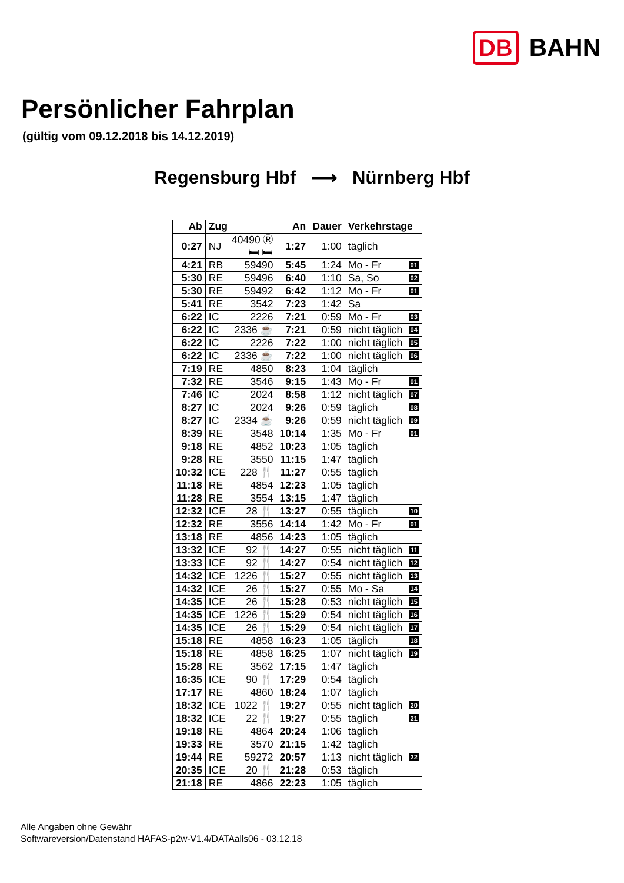DB BAHN
Persönlicher Fahrplan
(gültig vom 09.12.2018 bis 14.12.2019)
Regensburg Hbf ⟶ Nürnberg Hbf
| Ab | Zug | | An | Dauer | Verkehrstage |
| --- | --- | --- | --- | --- | --- |
| 0:27 | NJ | 40490 Ⓡ 🛏 🛏 | 1:27 | 1:00 | täglich |
| 4:21 | RB | 59490 | 5:45 | 1:24 | Mo - Fr 01 |
| 5:30 | RE | 59496 | 6:40 | 1:10 | Sa, So 02 |
| 5:30 | RE | 59492 | 6:42 | 1:12 | Mo - Fr 01 |
| 5:41 | RE | 3542 | 7:23 | 1:42 | Sa |
| 6:22 | IC | 2226 | 7:21 | 0:59 | Mo - Fr 03 |
| 6:22 | IC | 2336 ☕ | 7:21 | 0:59 | nicht täglich 04 |
| 6:22 | IC | 2226 | 7:22 | 1:00 | nicht täglich 05 |
| 6:22 | IC | 2336 ☕ | 7:22 | 1:00 | nicht täglich 06 |
| 7:19 | RE | 4850 | 8:23 | 1:04 | täglich |
| 7:32 | RE | 3546 | 9:15 | 1:43 | Mo - Fr 01 |
| 7:46 | IC | 2024 | 8:58 | 1:12 | nicht täglich 07 |
| 8:27 | IC | 2024 | 9:26 | 0:59 | täglich 08 |
| 8:27 | IC | 2334 ☕ | 9:26 | 0:59 | nicht täglich 09 |
| 8:39 | RE | 3548 | 10:14 | 1:35 | Mo - Fr 01 |
| 9:18 | RE | 4852 | 10:23 | 1:05 | täglich |
| 9:28 | RE | 3550 | 11:15 | 1:47 | täglich |
| 10:32 | ICE | 228 🍴 | 11:27 | 0:55 | täglich |
| 11:18 | RE | 4854 | 12:23 | 1:05 | täglich |
| 11:28 | RE | 3554 | 13:15 | 1:47 | täglich |
| 12:32 | ICE | 28 🍴 | 13:27 | 0:55 | täglich 10 |
| 12:32 | RE | 3556 | 14:14 | 1:42 | Mo - Fr 01 |
| 13:18 | RE | 4856 | 14:23 | 1:05 | täglich |
| 13:32 | ICE | 92 🍴 | 14:27 | 0:55 | nicht täglich 11 |
| 13:33 | ICE | 92 🍴 | 14:27 | 0:54 | nicht täglich 12 |
| 14:32 | ICE | 1226 🍴 | 15:27 | 0:55 | nicht täglich 13 |
| 14:32 | ICE | 26 🍴 | 15:27 | 0:55 | Mo - Sa 14 |
| 14:35 | ICE | 26 🍴 | 15:28 | 0:53 | nicht täglich 15 |
| 14:35 | ICE | 1226 🍴 | 15:29 | 0:54 | nicht täglich 16 |
| 14:35 | ICE | 26 🍴 | 15:29 | 0:54 | nicht täglich 17 |
| 15:18 | RE | 4858 | 16:23 | 1:05 | täglich 18 |
| 15:18 | RE | 4858 | 16:25 | 1:07 | nicht täglich 19 |
| 15:28 | RE | 3562 | 17:15 | 1:47 | täglich |
| 16:35 | ICE | 90 🍴 | 17:29 | 0:54 | täglich |
| 17:17 | RE | 4860 | 18:24 | 1:07 | täglich |
| 18:32 | ICE | 1022 🍴 | 19:27 | 0:55 | nicht täglich 20 |
| 18:32 | ICE | 22 🍴 | 19:27 | 0:55 | täglich 21 |
| 19:18 | RE | 4864 | 20:24 | 1:06 | täglich |
| 19:33 | RE | 3570 | 21:15 | 1:42 | täglich |
| 19:44 | RE | 59272 | 20:57 | 1:13 | nicht täglich 22 |
| 20:35 | ICE | 20 🍴 | 21:28 | 0:53 | täglich |
| 21:18 | RE | 4866 | 22:23 | 1:05 | täglich |
Alle Angaben ohne Gewähr
Softwareversion/Datenstand HAFAS-p2w-V1.4/DATAalls06 - 03.12.18